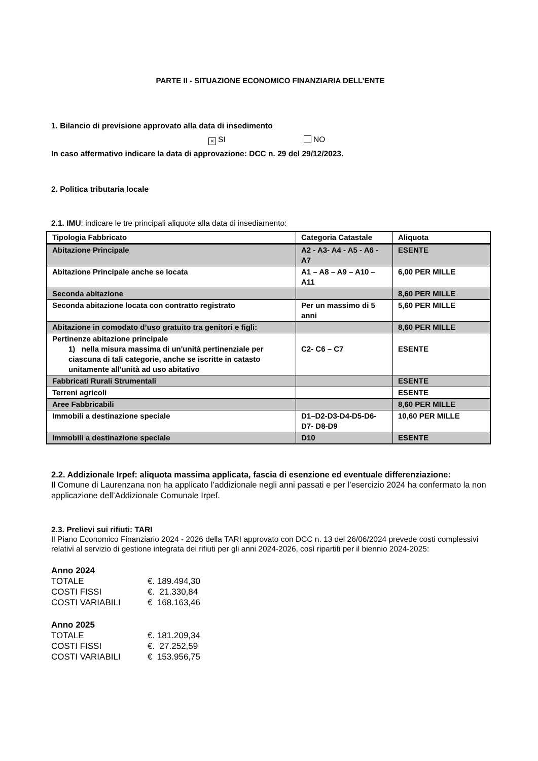PARTE II - SITUAZIONE ECONOMICO FINANZIARIA DELL’ENTE
1. Bilancio di previsione approvato alla data di insedimento
× SI NO
In caso affermativo indicare la data di approvazione: DCC n. 29 del 29/12/2023.
2. Politica tributaria locale
2.1. IMU: indicare le tre principali aliquote alla data di insediamento:
| Tipologia Fabbricato | Categoria Catastale | Aliquota |
| --- | --- | --- |
| Abitazione Principale | A2 - A3- A4 - A5 - A6 - A7 | ESENTE |
| Abitazione Principale anche se locata | A1 – A8 – A9 – A10 – A11 | 6,00 PER MILLE |
| Seconda abitazione | | 8,60 PER MILLE |
| Seconda abitazione locata con contratto registrato | Per un massimo di 5 anni | 5,60 PER MILLE |
| Abitazione in comodato d’uso gratuito tra genitori e figli: | | 8,60 PER MILLE |
| Pertinenze abitazione principale 1) nella misura massima di un'unità pertinenziale per ciascuna di tali categorie, anche se iscritte in catasto unitamente all'unità ad uso abitativo | C2- C6 – C7 | ESENTE |
| Fabbricati Rurali Strumentali | | ESENTE |
| Terreni agricoli | | ESENTE |
| Aree Fabbricabili | | 8,60 PER MILLE |
| Immobili a destinazione speciale | D1–D2-D3-D4-D5-D6-D7- D8-D9 | 10,60 PER MILLE |
| Immobili a destinazione speciale | D10 | ESENTE |
2.2. Addizionale Irpef: aliquota massima applicata, fascia di esenzione ed eventuale differenziazione:
Il Comune di Laurenzana non ha applicato l’addizionale negli anni passati e per l’esercizio 2024 ha confermato la non applicazione dell’Addizionale Comunale Irpef.
2.3. Prelievi sui rifiuti: TARI
Il Piano Economico Finanziario 2024 - 2026 della TARI approvato con DCC n. 13 del 26/06/2024 prevede costi complessivi relativi al servizio di gestione integrata dei rifiuti per gli anni 2024-2026, così ripartiti per il biennio 2024-2025:
Anno 2024
TOTALE €. 189.494,30 COSTI FISSI €. 21.330,84 COSTI VARIABILI € 168.163,46
Anno 2025
TOTALE €. 181.209,34 COSTI FISSI €. 27.252,59 COSTI VARIABILI € 153.956,75